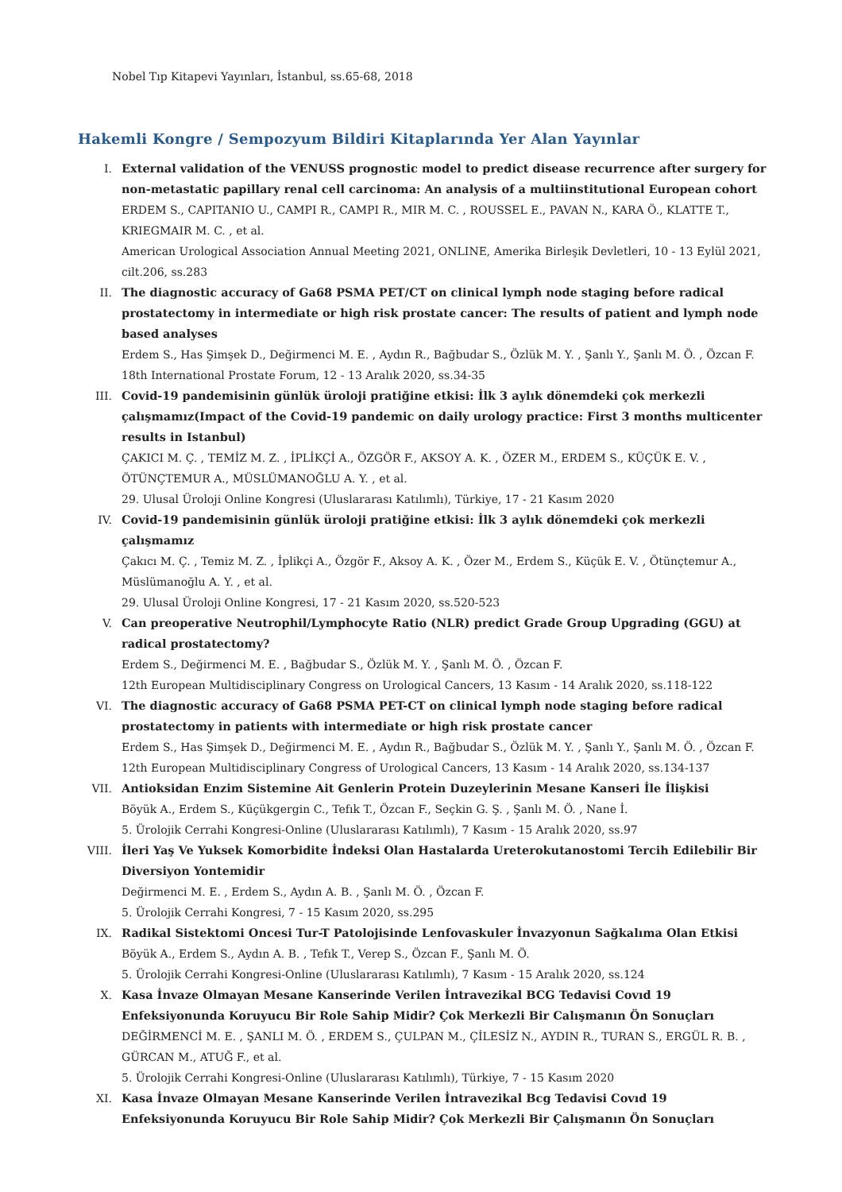Nobel Tıp Kitapevi Yayınları, İstanbul, ss.65-68, 2018
Hakemli Kongre / Sempozyum Bildiri Kitaplarında Yer Alan Yayınlar
I. External validation of the VENUSS prognostic model to predict disease recurrence after surgery for non-metastatic papillary renal cell carcinoma: An analysis of a multiinstitutional European cohort
ERDEM S., CAPITANIO U., CAMPI R., CAMPI R., MIR M. C. , ROUSSEL E., PAVAN N., KARA Ö., KLATTE T., KRIEGMAIR M. C. , et al.
American Urological Association Annual Meeting 2021, ONLINE, Amerika Birleşik Devletleri, 10 - 13 Eylül 2021, cilt.206, ss.283
II. The diagnostic accuracy of Ga68 PSMA PET/CT on clinical lymph node staging before radical prostatectomy in intermediate or high risk prostate cancer: The results of patient and lymph node based analyses
Erdem S., Has Şimşek D., Değirmenci M. E. , Aydın R., Bağbudar S., Özlük M. Y. , Şanlı Y., Şanlı M. Ö. , Özcan F.
18th International Prostate Forum, 12 - 13 Aralık 2020, ss.34-35
III. Covid-19 pandemisinin günlük üroloji pratiğine etkisi: İlk 3 aylık dönemdeki çok merkezli çalışmamız(Impact of the Covid-19 pandemic on daily urology practice: First 3 months multicenter results in Istanbul)
ÇAKICI M. Ç. , TEMİZ M. Z. , İPLİKÇİ A., ÖZGÖR F., AKSOY A. K. , ÖZER M., ERDEM S., KÜÇÜK E. V. , ÖTÜNÇTEMUR A., MÜSLÜMANOĞLU A. Y. , et al.
29. Ulusal Üroloji Online Kongresi (Uluslararası Katılımlı), Türkiye, 17 - 21 Kasım 2020
IV. Covid-19 pandemisinin günlük üroloji pratiğine etkisi: İlk 3 aylık dönemdeki çok merkezli çalışmamız
Çakıcı M. Ç. , Temiz M. Z. , İplikçi A., Özgör F., Aksoy A. K. , Özer M., Erdem S., Küçük E. V. , Ötünçtemur A., Müslümanoğlu A. Y. , et al.
29. Ulusal Üroloji Online Kongresi, 17 - 21 Kasım 2020, ss.520-523
V. Can preoperative Neutrophil/Lymphocyte Ratio (NLR) predict Grade Group Upgrading (GGU) at radical prostatectomy?
Erdem S., Değirmenci M. E. , Bağbudar S., Özlük M. Y. , Şanlı M. Ö. , Özcan F.
12th European Multidisciplinary Congress on Urological Cancers, 13 Kasım - 14 Aralık 2020, ss.118-122
VI. The diagnostic accuracy of Ga68 PSMA PET-CT on clinical lymph node staging before radical prostatectomy in patients with intermediate or high risk prostate cancer
Erdem S., Has Şimşek D., Değirmenci M. E. , Aydın R., Bağbudar S., Özlük M. Y. , Şanlı Y., Şanlı M. Ö. , Özcan F.
12th European Multidisciplinary Congress of Urological Cancers, 13 Kasım - 14 Aralık 2020, ss.134-137
VII. Antioksidan Enzim Sistemine Ait Genlerin Protein Duzeylerinin Mesane Kanseri İle İlişkisi
Böyük A., Erdem S., Küçükgergin C., Tefık T., Özcan F., Seçkin G. Ş. , Şanlı M. Ö. , Nane İ.
5. Ürolojik Cerrahi Kongresi-Online (Uluslararası Katılımlı), 7 Kasım - 15 Aralık 2020, ss.97
VIII. İleri Yaş Ve Yuksek Komorbidite İndeksi Olan Hastalarda Ureterokutanostomi Tercih Edilebilir Bir Diversiyon Yontemidir
Değirmenci M. E. , Erdem S., Aydın A. B. , Şanlı M. Ö. , Özcan F.
5. Ürolojik Cerrahi Kongresi, 7 - 15 Kasım 2020, ss.295
IX. Radikal Sistektomi Oncesi Tur-T Patolojisinde Lenfovaskuler İnvazyonun Sağkalıma Olan Etkisi
Böyük A., Erdem S., Aydın A. B. , Tefık T., Verep S., Özcan F., Şanlı M. Ö.
5. Ürolojik Cerrahi Kongresi-Online (Uluslararası Katılımlı), 7 Kasım - 15 Aralık 2020, ss.124
X. Kasa İnvaze Olmayan Mesane Kanserinde Verilen İntravezikal BCG Tedavisi Covıd 19 Enfeksiyonunda Koruyucu Bir Role Sahip Midir? Çok Merkezli Bir Calışmanın Ön Sonuçları
DEĞİRMENCİ M. E. , ŞANLI M. Ö. , ERDEM S., ÇULPAN M., ÇİLESİZ N., AYDIN R., TURAN S., ERGÜL R. B. , GÜRCAN M., ATUĞ F., et al.
5. Ürolojik Cerrahi Kongresi-Online (Uluslararası Katılımlı), Türkiye, 7 - 15 Kasım 2020
XI. Kasa İnvaze Olmayan Mesane Kanserinde Verilen İntravezikal Bcg Tedavisi Covıd 19 Enfeksiyonunda Koruyucu Bir Role Sahip Midir? Çok Merkezli Bir Çalışmanın Ön Sonuçları